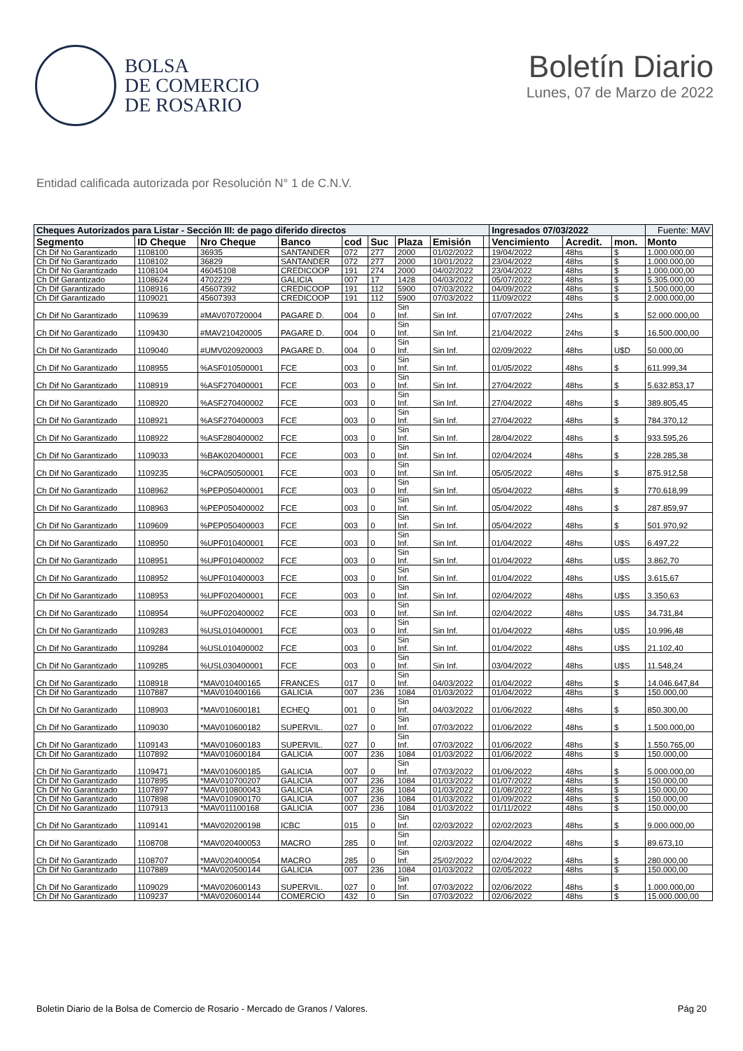BOLSA
DE COMERCIO
DE ROSARIO
Boletín Diario
Lunes, 07 de Marzo de 2022
Entidad calificada autorizada por Resolución N° 1 de C.N.V.
| Cheques Autorizados para Listar - Sección III: de pago diferido directos | | | | | | | | | Ingresados 07/03/2022 | | | Fuente: MAV |
| --- | --- | --- | --- | --- | --- | --- | --- | --- | --- | --- | --- | --- |
| Segmento | ID Cheque | Nro Cheque | Banco | cod | Suc | Plaza | Emisión | | Vencimiento | Acredit. | mon. | Monto |
| Ch Dif No Garantizado | 1108100 | 36935 | SANTANDER | 072 | 277 | 2000 | 01/02/2022 | | 19/04/2022 | 48hs | $ | 1.000.000,00 |
| Ch Dif No Garantizado | 1108102 | 36829 | SANTANDER | 072 | 277 | 2000 | 10/01/2022 | | 23/04/2022 | 48hs | $ | 1.000.000,00 |
| Ch Dif No Garantizado | 1108104 | 46045108 | CREDICOOP | 191 | 274 | 2000 | 04/02/2022 | | 23/04/2022 | 48hs | $ | 1.000.000,00 |
| Ch Dif Garantizado | 1108624 | 4702229 | GALICIA | 007 | 17 | 1428 | 04/03/2022 | | 05/07/2022 | 48hs | $ | 5.305.000,00 |
| Ch Dif Garantizado | 1108916 | 45607392 | CREDICOOP | 191 | 112 | 5900 | 07/03/2022 | | 04/09/2022 | 48hs | $ | 1.500.000,00 |
| Ch Dif Garantizado | 1109021 | 45607393 | CREDICOOP | 191 | 112 | 5900 | 07/03/2022 | | 11/09/2022 | 48hs | $ | 2.000.000,00 |
| Ch Dif No Garantizado | 1109639 | #MAV070720004 | PAGARE D. | 004 | 0 | Sin Inf. | Sin Inf. | | 07/07/2022 | 24hs | $ | 52.000.000,00 |
| Ch Dif No Garantizado | 1109430 | #MAV210420005 | PAGARE D. | 004 | 0 | Sin Inf. | Sin Inf. | | 21/04/2022 | 24hs | $ | 16.500.000,00 |
| Ch Dif No Garantizado | 1109040 | #UMV020920003 | PAGARE D. | 004 | 0 | Sin Inf. | Sin Inf. | | 02/09/2022 | 48hs | U$D | 50.000,00 |
| Ch Dif No Garantizado | 1108955 | %ASF010500001 | FCE | 003 | 0 | Sin Inf. | Sin Inf. | | 01/05/2022 | 48hs | $ | 611.999,34 |
| Ch Dif No Garantizado | 1108919 | %ASF270400001 | FCE | 003 | 0 | Sin Inf. | Sin Inf. | | 27/04/2022 | 48hs | $ | 5.632.853,17 |
| Ch Dif No Garantizado | 1108920 | %ASF270400002 | FCE | 003 | 0 | Sin Inf. | Sin Inf. | | 27/04/2022 | 48hs | $ | 389.805,45 |
| Ch Dif No Garantizado | 1108921 | %ASF270400003 | FCE | 003 | 0 | Sin Inf. | Sin Inf. | | 27/04/2022 | 48hs | $ | 784.370,12 |
| Ch Dif No Garantizado | 1108922 | %ASF280400002 | FCE | 003 | 0 | Sin Inf. | Sin Inf. | | 28/04/2022 | 48hs | $ | 933.595,26 |
| Ch Dif No Garantizado | 1109033 | %BAK020400001 | FCE | 003 | 0 | Sin Inf. | Sin Inf. | | 02/04/2024 | 48hs | $ | 228.285,38 |
| Ch Dif No Garantizado | 1109235 | %CPA050500001 | FCE | 003 | 0 | Sin Inf. | Sin Inf. | | 05/05/2022 | 48hs | $ | 875.912,58 |
| Ch Dif No Garantizado | 1108962 | %PEP050400001 | FCE | 003 | 0 | Sin Inf. | Sin Inf. | | 05/04/2022 | 48hs | $ | 770.618,99 |
| Ch Dif No Garantizado | 1108963 | %PEP050400002 | FCE | 003 | 0 | Sin Inf. | Sin Inf. | | 05/04/2022 | 48hs | $ | 287.859,97 |
| Ch Dif No Garantizado | 1109609 | %PEP050400003 | FCE | 003 | 0 | Sin Inf. | Sin Inf. | | 05/04/2022 | 48hs | $ | 501.970,92 |
| Ch Dif No Garantizado | 1108950 | %UPF010400001 | FCE | 003 | 0 | Sin Inf. | Sin Inf. | | 01/04/2022 | 48hs | U$S | 6.497,22 |
| Ch Dif No Garantizado | 1108951 | %UPF010400002 | FCE | 003 | 0 | Sin Inf. | Sin Inf. | | 01/04/2022 | 48hs | U$S | 3.862,70 |
| Ch Dif No Garantizado | 1108952 | %UPF010400003 | FCE | 003 | 0 | Sin Inf. | Sin Inf. | | 01/04/2022 | 48hs | U$S | 3.615,67 |
| Ch Dif No Garantizado | 1108953 | %UPF020400001 | FCE | 003 | 0 | Sin Inf. | Sin Inf. | | 02/04/2022 | 48hs | U$S | 3.350,63 |
| Ch Dif No Garantizado | 1108954 | %UPF020400002 | FCE | 003 | 0 | Sin Inf. | Sin Inf. | | 02/04/2022 | 48hs | U$S | 34.731,84 |
| Ch Dif No Garantizado | 1109283 | %USL010400001 | FCE | 003 | 0 | Sin Inf. | Sin Inf. | | 01/04/2022 | 48hs | U$S | 10.996,48 |
| Ch Dif No Garantizado | 1109284 | %USL010400002 | FCE | 003 | 0 | Sin Inf. | Sin Inf. | | 01/04/2022 | 48hs | U$S | 21.102,40 |
| Ch Dif No Garantizado | 1109285 | %USL030400001 | FCE | 003 | 0 | Sin Inf. | Sin Inf. | | 03/04/2022 | 48hs | U$S | 11.548,24 |
| Ch Dif No Garantizado | 1108918 | *MAV010400165 | FRANCES | 017 | 0 | Sin Inf. | 04/03/2022 | | 01/04/2022 | 48hs | $ | 14.046.647,84 |
| Ch Dif No Garantizado | 1107887 | *MAV010400166 | GALICIA | 007 | 236 | 1084 | 01/03/2022 | | 01/04/2022 | 48hs | $ | 150.000,00 |
| Ch Dif No Garantizado | 1108903 | *MAV010600181 | ECHEQ | 001 | 0 | Sin Inf. | 04/03/2022 | | 01/06/2022 | 48hs | $ | 850.300,00 |
| Ch Dif No Garantizado | 1109030 | *MAV010600182 | SUPERVIL. | 027 | 0 | Sin Inf. | 07/03/2022 | | 01/06/2022 | 48hs | $ | 1.500.000,00 |
| Ch Dif No Garantizado | 1109143 | *MAV010600183 | SUPERVIL. | 027 | 0 | Sin Inf. | 07/03/2022 | | 01/06/2022 | 48hs | $ | 1.550.765,00 |
| Ch Dif No Garantizado | 1107892 | *MAV010600184 | GALICIA | 007 | 236 | 1084 | 01/03/2022 | | 01/06/2022 | 48hs | $ | 150.000,00 |
| Ch Dif No Garantizado | 1109471 | *MAV010600185 | GALICIA | 007 | 0 | Sin Inf. | 07/03/2022 | | 01/06/2022 | 48hs | $ | 5.000.000,00 |
| Ch Dif No Garantizado | 1107895 | *MAV010700207 | GALICIA | 007 | 236 | 1084 | 01/03/2022 | | 01/07/2022 | 48hs | $ | 150.000,00 |
| Ch Dif No Garantizado | 1107897 | *MAV010800043 | GALICIA | 007 | 236 | 1084 | 01/03/2022 | | 01/08/2022 | 48hs | $ | 150.000,00 |
| Ch Dif No Garantizado | 1107898 | *MAV010900170 | GALICIA | 007 | 236 | 1084 | 01/03/2022 | | 01/09/2022 | 48hs | $ | 150.000,00 |
| Ch Dif No Garantizado | 1107913 | *MAV011100168 | GALICIA | 007 | 236 | 1084 | 01/03/2022 | | 01/11/2022 | 48hs | $ | 150.000,00 |
| Ch Dif No Garantizado | 1109141 | *MAV020200198 | ICBC | 015 | 0 | Sin Inf. | 02/03/2022 | | 02/02/2023 | 48hs | $ | 9.000.000,00 |
| Ch Dif No Garantizado | 1108708 | *MAV020400053 | MACRO | 285 | 0 | Sin Inf. | 02/03/2022 | | 02/04/2022 | 48hs | $ | 89.673,10 |
| Ch Dif No Garantizado | 1108707 | *MAV020400054 | MACRO | 285 | 0 | Sin Inf. | 25/02/2022 | | 02/04/2022 | 48hs | $ | 280.000,00 |
| Ch Dif No Garantizado | 1107889 | *MAV020500144 | GALICIA | 007 | 236 | 1084 | 01/03/2022 | | 02/05/2022 | 48hs | $ | 150.000,00 |
| Ch Dif No Garantizado | 1109029 | *MAV020600143 | SUPERVIL. | 027 | 0 | Sin Inf. | 07/03/2022 | | 02/06/2022 | 48hs | $ | 1.000.000,00 |
| Ch Dif No Garantizado | 1109237 | *MAV020600144 | COMERCIO | 432 | 0 | Sin | 07/03/2022 | | 02/06/2022 | 48hs | $ | 15.000.000,00 |
Boletin Diario de la Bolsa de Comercio de Rosario - Mercado de Granos / Valores. Pág 20